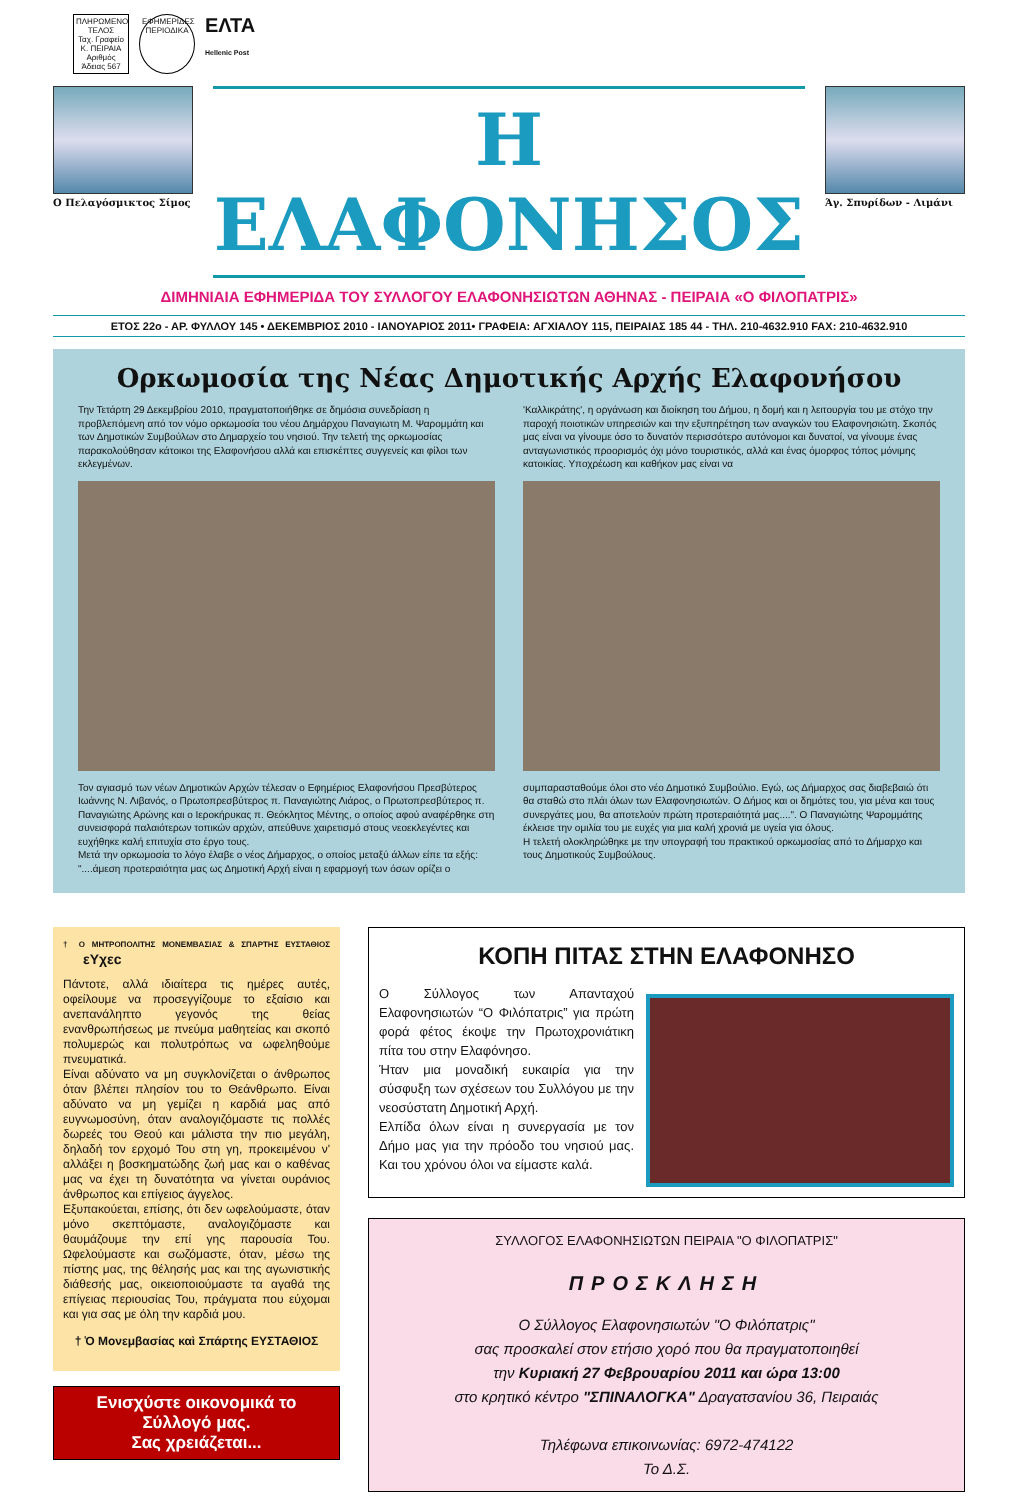ΠΛΗΡΩΜΕΝΟ ΤΕΛΟΣ
Ταχ. Γραφείο
Κ. ΠΕΙΡΑΙΑ
Αριθμός Άδειας 567
ΕΦΗΜΕΡΙΔΕΣ ΠΕΡΙΟΔΙΚΑ
ΕΛΤΑ
Hellenic Post
Ο Πελαγόσμικτος Σίμος
Η ΕΛΑΦΟΝΗΣΟΣ
Άγ. Σπυρίδων - Λιμάνι
ΔΙΜΗΝΙΑΙΑ ΕΦΗΜΕΡΙΔΑ ΤΟΥ ΣΥΛΛΟΓΟΥ ΕΛΑΦΟΝΗΣΙΩΤΩΝ ΑΘΗΝΑΣ - ΠΕΙΡΑΙΑ «Ο ΦΙΛΟΠΑΤΡΙΣ»
ΕΤΟΣ 22ο - ΑΡ. ΦΥΛΛΟΥ 145 • ΔΕΚΕΜΒΡΙΟΣ 2010 - ΙΑΝΟΥΑΡΙΟΣ 2011• ΓΡΑΦΕΙΑ: ΑΓΧΙΑΛΟΥ 115, ΠΕΙΡΑΙΑΣ 185 44 - ΤΗΛ. 210-4632.910 FAX: 210-4632.910
Ορκωμοσία της Νέας Δημοτικής Αρχής Ελαφονήσου
Την Τετάρτη 29 Δεκεμβρίου 2010, πραγματοποιήθηκε σε δημόσια συνεδρίαση η προβλεπόμενη από τον νόμο ορκωμοσία του νέου Δημάρχου Παναγιωτη Μ. Ψαρομμάτη και των Δημοτικών Συμβούλων στο Δημαρχείο του νησιού. Την τελετή της ορκωμοσίας παρακολούθησαν κάτοικοι της Ελαφονήσου αλλά και επισκέπτες συγγενείς και φίλοι των εκλεγμένων.
Τον αγιασμό των νέων Δημοτικών Αρχών τέλεσαν ο Εφημέριος Ελαφονήσου Πρεσβύτερος Ιωάννης Ν. Λιβανός, ο Πρωτοπρεσβύτερος π. Παναγιώτης Λιάρος, ο Πρωτοπρεσβύτερος π. Παναγιώτης Αρώνης και ο Ιεροκήρυκας π. Θεόκλητος Μέντης, ο οποίος αφού αναφέρθηκε στη συνεισφορά παλαιότερων τοπικών αρχών, απεύθυνε χαιρετισμό στους νεοεκλεγέντες και ευχήθηκε καλή επιτυχία στο έργο τους.
Μετά την ορκωμοσία το λόγο έλαβε ο νέος Δήμαρχος, ο οποίος μεταξύ άλλων είπε τα εξής: "....άμεση προτεραιότητα μας ως Δημοτική Αρχή είναι η εφαρμογή των όσων ορίζει ο 'Καλλικράτης', η οργάνωση και διοίκηση του Δήμου, η δομή και η λειτουργία του με στόχο την παροχή ποιοτικών υπηρεσιών και την εξυπηρέτηση των αναγκών του Ελαφονησιώτη. Σκοπός μας είναι να γίνουμε όσο το δυνατόν περισσότερο αυτόνομοι και δυνατοί, να γίνουμε ένας ανταγωνιστικός προορισμός όχι μόνο τουριστικός, αλλά και ένας όμορφος τόπος μόνιμης κατοικίας. Υποχρέωση και καθήκον μας είναι να
συμπαρασταθούμε όλοι στο νέο Δημοτικό Συμβούλιο. Εγώ, ως Δήμαρχος σας διαβεβαιώ ότι θα σταθώ στο πλάι όλων των Ελαφονησιωτών. Ο Δήμος και οι δημότες του, για μένα και τους συνεργάτες μου, θα αποτελούν πρώτη προτεραιότητά μας....". Ο Παναγιώτης Ψαρομμάτης έκλεισε την ομιλία του με ευχές για μια καλή χρονιά με υγεία για όλους.
Η τελετή ολοκληρώθηκε με την υπογραφή του πρακτικού ορκωμοσίας από το Δήμαρχο και τους Δημοτικούς Συμβούλους.
† Ο ΜΗΤΡΟΠΟΛΙΤΗΣ ΜΟΝΕΜΒΑΣΙΑΣ & ΣΠΑΡΤΗΣ ΕΥΣΤΑΘΙΟΣ εΥχεc
Πάντοτε, αλλά ιδιαίτερα τις ημέρες αυτές, οφείλουμε να προσεγγίζουμε το εξαίσιο και ανεπανάληπτο γεγονός της θείας ενανθρωπήσεως με πνεύμα μαθητείας και σκοπό πολυμερώς και πολυτρόπως να ωφεληθούμε πνευματικά.
Είναι αδύνατο να μη συγκλονίζεται ο άνθρωπος όταν βλέπει πλησίον του το Θεάνθρωπο. Είναι αδύνατο να μη γεμίζει η καρδιά μας από ευγνωμοσύνη, όταν αναλογιζόμαστε τις πολλές δωρεές του Θεού και μάλιστα την πιο μεγάλη, δηλαδή τον ερχομό Του στη γη, προκειμένου ν' αλλάξει η βοσκηματώδης ζωή μας και ο καθένας μας να έχει τη δυνατότητα να γίνεται ουράνιος άνθρωπος και επίγειος άγγελος.
Εξυπακούεται, επίσης, ότι δεν ωφελούμαστε, όταν μόνο σκεπτόμαστε, αναλογιζόμαστε και θαυμάζουμε την επί γης παρουσία Του. Ωφελούμαστε και σωζόμαστε, όταν, μέσω της πίστης μας, της θέλησής μας και της αγωνιστικής διάθεσής μας, οικειοποιούμαστε τα αγαθά της επίγειας περιουσίας Του, πράγματα που εύχομαι και για σας με όλη την καρδιά μου.
† Ὁ Μονεμβασίας καὶ Σπάρτης ΕΥΣΤΑΘΙΟΣ
Ενισχύστε οικονομικά το Σύλλογό μας.
Σας χρειάζεται...
ΚΟΠΗ ΠΙΤΑΣ ΣΤΗΝ ΕΛΑΦΟΝΗΣΟ
Ο Σύλλογος των Απανταχού Ελαφονησιωτών “Ο Φιλόπατρις” για πρώτη φορά φέτος έκοψε την Πρωτοχρονιάτικη πίτα του στην Ελαφόνησο.
Ήταν μια μοναδική ευκαιρία για την σύσφυξη των σχέσεων του Συλλόγου με την νεοσύστατη Δημοτική Αρχή.
Ελπίδα όλων είναι η συνεργασία με τον Δήμο μας για την πρόοδο του νησιού μας. Και του χρόνου όλοι να είμαστε καλά.
ΣΥΛΛΟΓΟΣ ΕΛΑΦΟΝΗΣΙΩΤΩΝ ΠΕΙΡΑΙΑ "Ο ΦΙΛΟΠΑΤΡΙΣ"
ΠΡΟΣΚΛΗΣΗ
Ο Σύλλογος Ελαφονησιωτών "Ο Φιλόπατρις"
σας προσκαλεί στον ετήσιο χορό που θα πραγματοποιηθεί
την Κυριακή 27 Φεβρουαρίου 2011 και ώρα 13:00
στο κρητικό κέντρο "ΣΠΙΝΑΛΟΓΚΑ" Δραγατσανίου 36, Πειραιάς
Τηλέφωνα επικοινωνίας: 6972-474122
Το Δ.Σ.